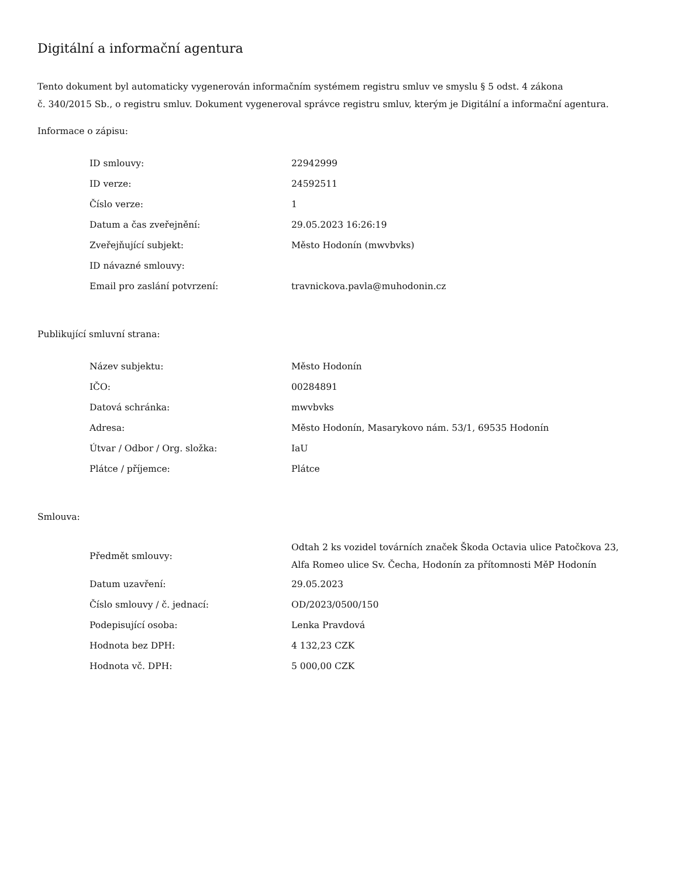Digitální a informační agentura
Tento dokument byl automaticky vygenerován informačním systémem registru smluv ve smyslu § 5 odst. 4 zákona
č. 340/2015 Sb., o registru smluv. Dokument vygeneroval správce registru smluv, kterým je Digitální a informační agentura.
Informace o zápisu:
| ID smlouvy: | 22942999 |
| ID verze: | 24592511 |
| Číslo verze: | 1 |
| Datum a čas zveřejnění: | 29.05.2023 16:26:19 |
| Zveřejňující subjekt: | Město Hodonín (mwvbvks) |
| ID návazné smlouvy: | |
| Email pro zaslání potvrzení: | travnickova.pavla@muhodonin.cz |
Publikující smluvní strana:
| Název subjektu: | Město Hodonín |
| IČO: | 00284891 |
| Datová schránka: | mwvbvks |
| Adresa: | Město Hodonín, Masarykovo nám. 53/1, 69535 Hodonín |
| Útvar / Odbor / Org. složka: | IaU |
| Plátce / příjemce: | Plátce |
Smlouva:
| Předmět smlouvy: | Odtah 2 ks vozidel továrních značek Škoda Octavia ulice Patočkova 23, Alfa Romeo ulice Sv. Čecha, Hodonín za přítomnosti MěP Hodonín |
| Datum uzavření: | 29.05.2023 |
| Číslo smlouvy / č. jednací: | OD/2023/0500/150 |
| Podepisující osoba: | Lenka Pravdová |
| Hodnota bez DPH: | 4 132,23 CZK |
| Hodnota vč. DPH: | 5 000,00 CZK |